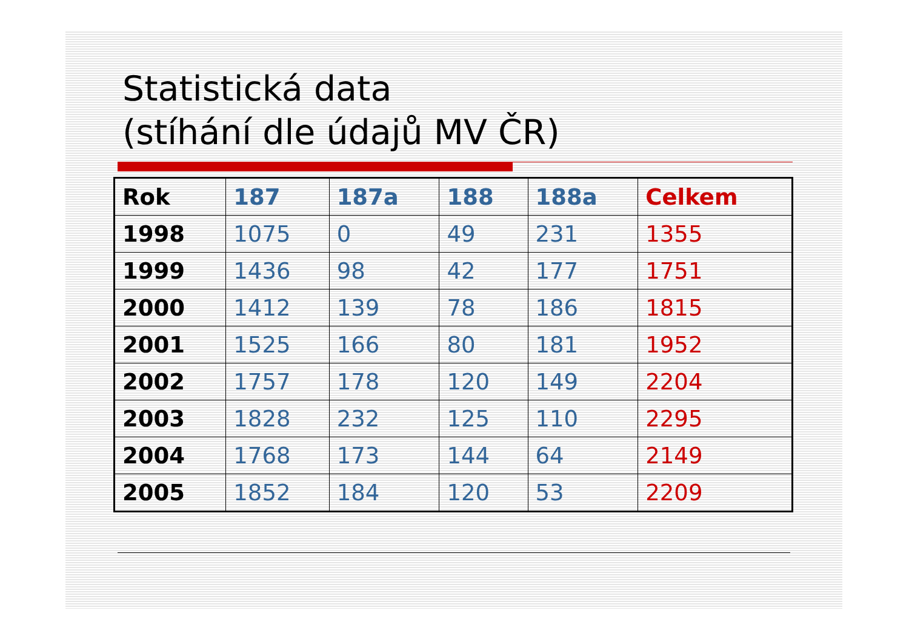Statistická data
(stíhání dle údajů MV ČR)
| Rok | 187 | 187a | 188 | 188a | Celkem |
| --- | --- | --- | --- | --- | --- |
| 1998 | 1075 | 0 | 49 | 231 | 1355 |
| 1999 | 1436 | 98 | 42 | 177 | 1751 |
| 2000 | 1412 | 139 | 78 | 186 | 1815 |
| 2001 | 1525 | 166 | 80 | 181 | 1952 |
| 2002 | 1757 | 178 | 120 | 149 | 2204 |
| 2003 | 1828 | 232 | 125 | 110 | 2295 |
| 2004 | 1768 | 173 | 144 | 64 | 2149 |
| 2005 | 1852 | 184 | 120 | 53 | 2209 |